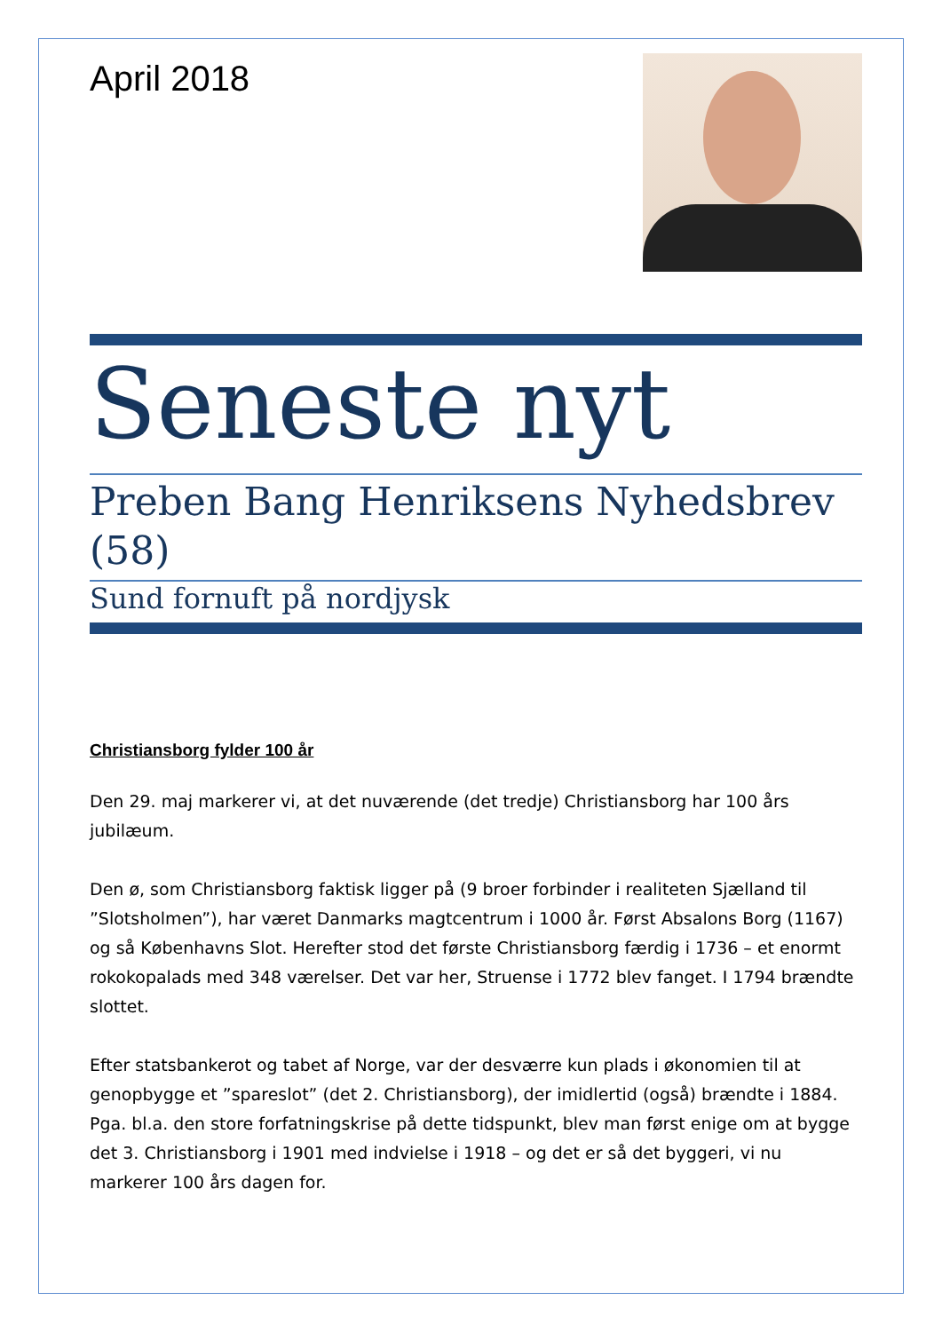April 2018
Seneste nyt
Preben Bang Henriksens Nyhedsbrev (58)
Sund fornuft på nordjysk
Christiansborg fylder 100 år
Den 29. maj markerer vi, at det nuværende (det tredje) Christiansborg har 100 års jubilæum.
Den ø, som Christiansborg faktisk ligger på (9 broer forbinder i realiteten Sjælland til ”Slotsholmen”), har været Danmarks magtcentrum i 1000 år. Først Absalons Borg (1167) og så Københavns Slot. Herefter stod det første Christiansborg færdig i 1736 – et enormt rokokopalads med 348 værelser. Det var her, Struense i 1772 blev fanget. I 1794 brændte slottet.
Efter statsbankerot og tabet af Norge, var der desværre kun plads i økonomien til at genopbygge et ”spareslot” (det 2. Christiansborg), der imidlertid (også) brændte i 1884. Pga. bl.a. den store forfatningskrise på dette tidspunkt, blev man først enige om at bygge det 3. Christiansborg i 1901 med indvielse i 1918 – og det er så det byggeri, vi nu markerer 100 års dagen for.